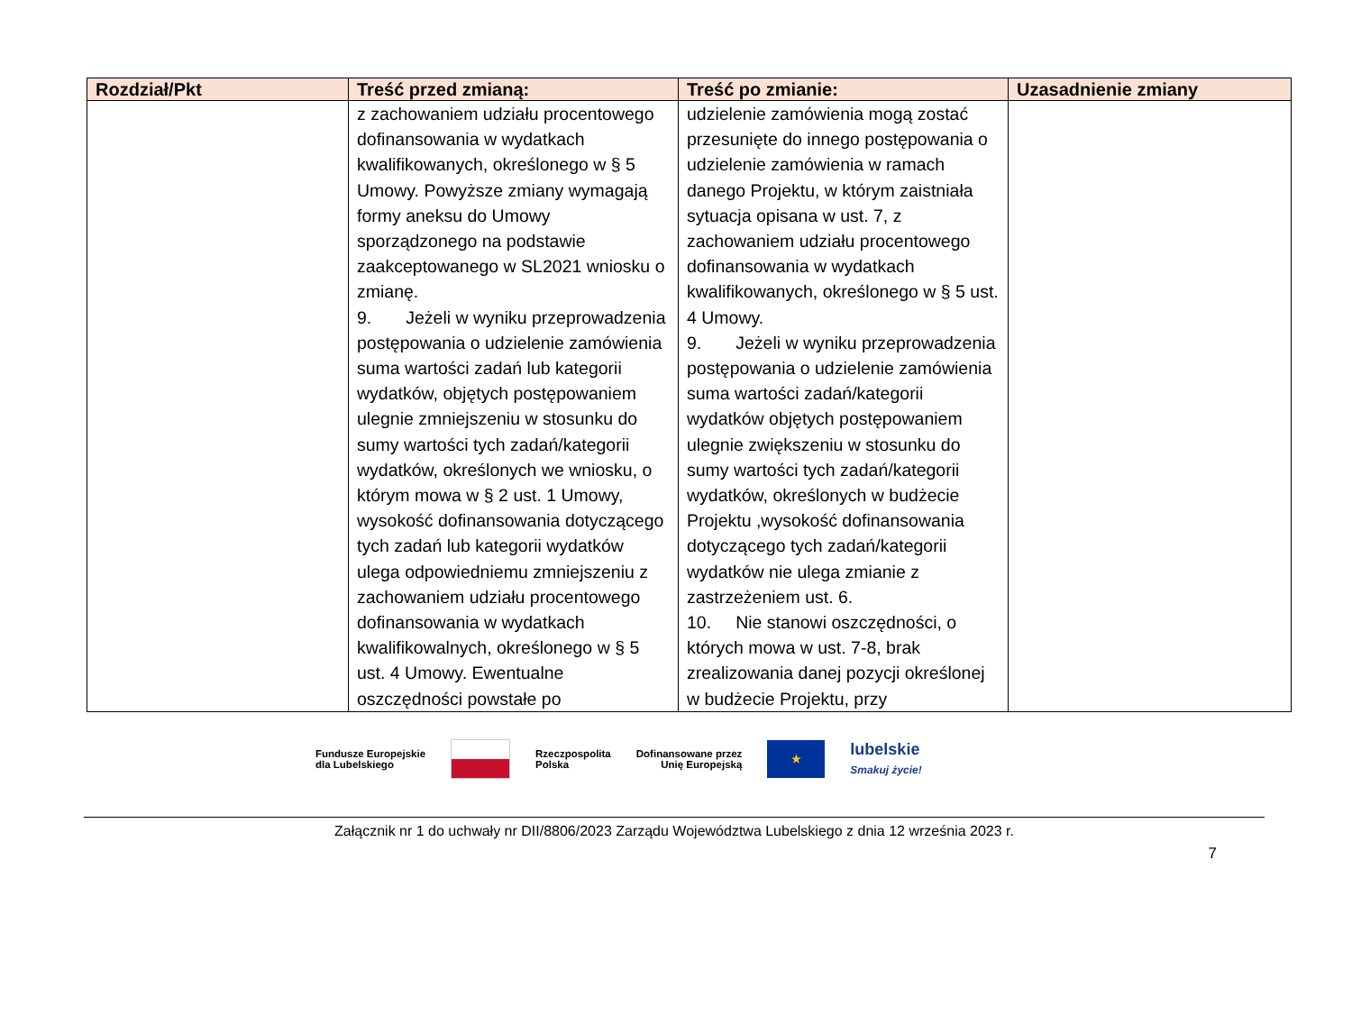| Rozdział/Pkt | Treść przed zmianą: | Treść po zmianie: | Uzasadnienie zmiany |
| --- | --- | --- | --- |
| | z zachowaniem udziału procentowego dofinansowania w wydatkach kwalifikowanych, określonego w § 5 Umowy. Powyższe zmiany wymagają formy aneksu do Umowy sporządzonego na podstawie zaakceptowanego w SL2021 wniosku o zmianę. 9. Jeżeli w wyniku przeprowadzenia postępowania o udzielenie zamówienia suma wartości zadań lub kategorii wydatków, objętych postępowaniem ulegnie zmniejszeniu w stosunku do sumy wartości tych zadań/kategorii wydatków, określonych we wniosku, o którym mowa w § 2 ust. 1 Umowy, wysokość dofinansowania dotyczącego tych zadań lub kategorii wydatków ulega odpowiedniemu zmniejszeniu z zachowaniem udziału procentowego dofinansowania w wydatkach kwalifikowalnych, określonego w § 5 ust. 4 Umowy. Ewentualne oszczędności powstałe po | udzielenie zamówienia mogą zostać przesunięte do innego postępowania o udzielenie zamówienia w ramach danego Projektu, w którym zaistniała sytuacja opisana w ust. 7, z zachowaniem udziału procentowego dofinansowania w wydatkach kwalifikowanych, określonego w § 5 ust. 4 Umowy. 9. Jeżeli w wyniku przeprowadzenia postępowania o udzielenie zamówienia suma wartości zadań/kategorii wydatków objętych postępowaniem ulegnie zwiększeniu w stosunku do sumy wartości tych zadań/kategorii wydatków, określonych w budżecie Projektu ,wysokość dofinansowania dotyczącego tych zadań/kategorii wydatków nie ulega zmianie z zastrzeżeniem ust. 6. 10. Nie stanowi oszczędności, o których mowa w ust. 7-8, brak zrealizowania danej pozycji określonej w budżecie Projektu, przy | |
Fundusze Europejskie
dla Lubelskiego
Rzeczpospolita
Polska Dofinansowane przez
Unię Europejską
★
lubelskie
Smakuj życie!
Załącznik nr 1 do uchwały nr DII/8806/2023 Zarządu Województwa Lubelskiego z dnia 12 września 2023 r.
7